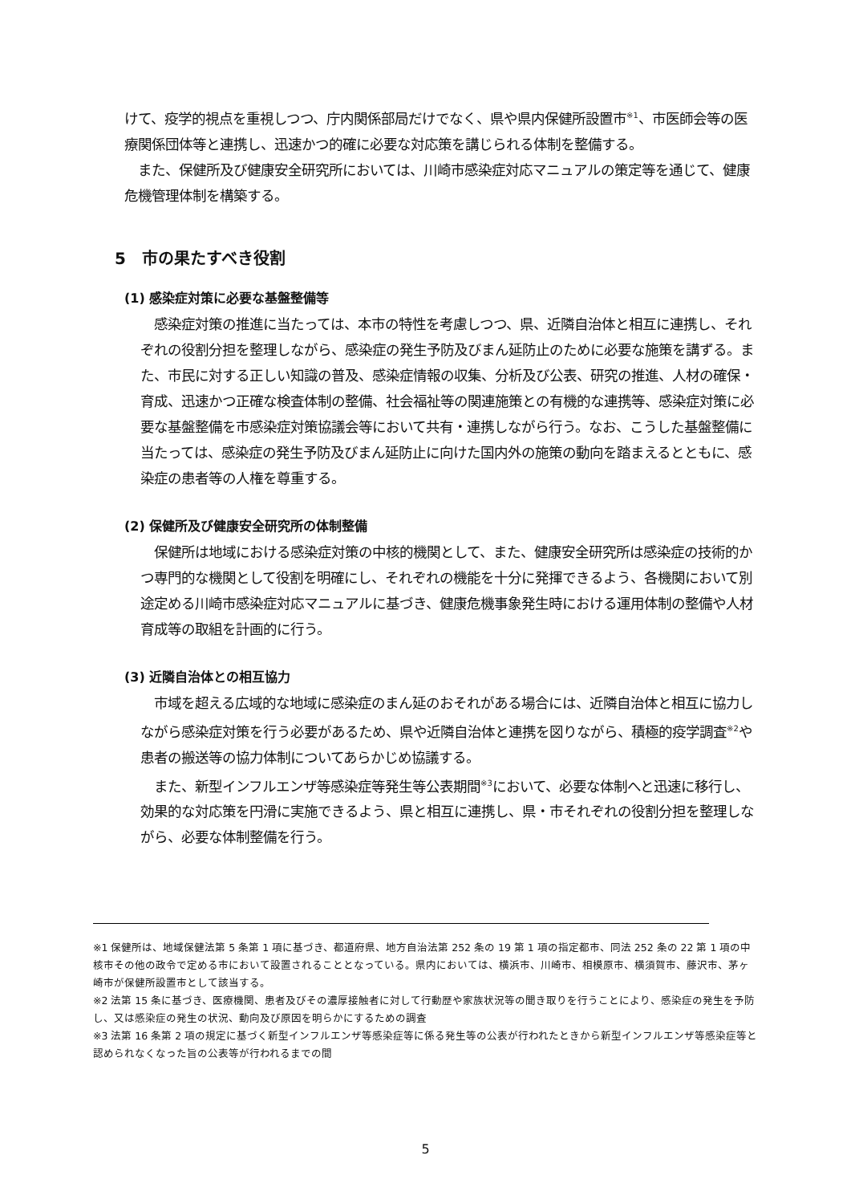けて、疫学的視点を重視しつつ、庁内関係部局だけでなく、県や県内保健所設置市<sup>※1</sup>、市医師会等の医療関係団体等と連携し、迅速かつ的確に必要な対応策を講じられる体制を整備する。
　また、保健所及び健康安全研究所においては、川崎市感染症対応マニュアルの策定等を通じて、健康危機管理体制を構築する。
5　市の果たすべき役割
(1) 感染症対策に必要な基盤整備等
　感染症対策の推進に当たっては、本市の特性を考慮しつつ、県、近隣自治体と相互に連携し、それぞれの役割分担を整理しながら、感染症の発生予防及びまん延防止のために必要な施策を講ずる。また、市民に対する正しい知識の普及、感染症情報の収集、分析及び公表、研究の推進、人材の確保・育成、迅速かつ正確な検査体制の整備、社会福祉等の関連施策との有機的な連携等、感染症対策に必要な基盤整備を市感染症対策協議会等において共有・連携しながら行う。なお、こうした基盤整備に当たっては、感染症の発生予防及びまん延防止に向けた国内外の施策の動向を踏まえるとともに、感染症の患者等の人権を尊重する。
(2) 保健所及び健康安全研究所の体制整備
　保健所は地域における感染症対策の中核的機関として、また、健康安全研究所は感染症の技術的かつ専門的な機関として役割を明確にし、それぞれの機能を十分に発揮できるよう、各機関において別途定める川崎市感染症対応マニュアルに基づき、健康危機事象発生時における運用体制の整備や人材育成等の取組を計画的に行う。
(3) 近隣自治体との相互協力
　市域を超える広域的な地域に感染症のまん延のおそれがある場合には、近隣自治体と相互に協力しながら感染症対策を行う必要があるため、県や近隣自治体と連携を図りながら、積極的疫学調査<sup>※2</sup>や患者の搬送等の協力体制についてあらかじめ協議する。
　また、新型インフルエンザ等感染症等発生等公表期間<sup>※3</sup>において、必要な体制へと迅速に移行し、効果的な対応策を円滑に実施できるよう、県と相互に連携し、県・市それぞれの役割分担を整理しながら、必要な体制整備を行う。
※1 保健所は、地域保健法第 5 条第 1 項に基づき、都道府県、地方自治法第 252 条の 19 第 1 項の指定都市、同法 252 条の 22 第 1 項の中核市その他の政令で定める市において設置されることとなっている。県内においては、横浜市、川崎市、相模原市、横須賀市、藤沢市、茅ヶ崎市が保健所設置市として該当する。
※2 法第 15 条に基づき、医療機関、患者及びその濃厚接触者に対して行動歴や家族状況等の聞き取りを行うことにより、感染症の発生を予防し、又は感染症の発生の状況、動向及び原因を明らかにするための調査
※3 法第 16 条第 2 項の規定に基づく新型インフルエンザ等感染症等に係る発生等の公表が行われたときから新型インフルエンザ等感染症等と認められなくなった旨の公表等が行われるまでの間
5